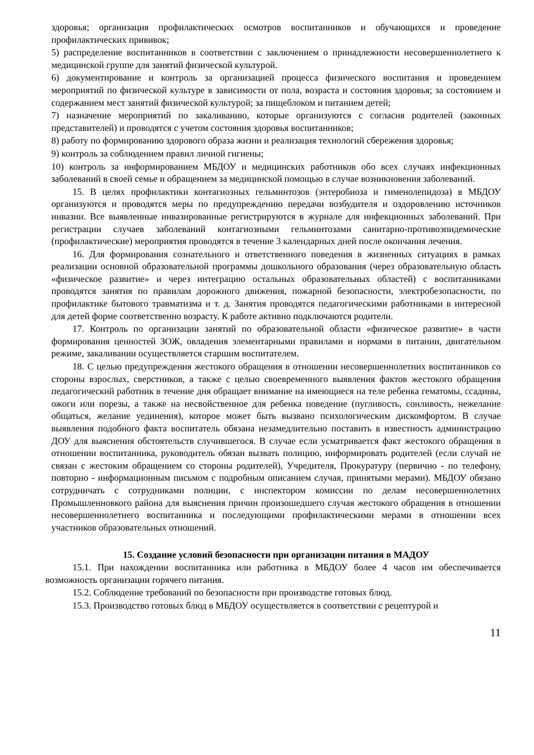здоровья; организация профилактических осмотров воспитанников и обучающихся и проведение профилактических прививок;
5) распределение воспитанников в соответствии с заключением о принадлежности несовершеннолетнего к медицинской группе для занятий физической культурой.
6) документирование и контроль за организацией процесса физического воспитания и проведением мероприятий по физической культуре в зависимости от пола, возраста и состояния здоровья; за состоянием и содержанием мест занятий физической культурой; за пищеблоком и питанием детей;
7) назначение мероприятий по закаливанию, которые организуются с согласия родителей (законных представителей) и проводятся с учетом состояния здоровья воспитанников;
8) работу по формированию здорового образа жизни и реализация технологий сбережения здоровья;
9) контроль за соблюдением правил личной гигиены;
10) контроль за информированием МБДОУ и медицинских работников обо всех случаях инфекционных заболеваний в своей семье и обращением за медицинской помощью в случае возникновения заболеваний.
15. В целях профилактики контагиозных гельминтозов (энтеробиоза и гименолепидоза) в МБДОУ организуются и проводятся меры по предупреждению передачи возбудителя и оздоровлению источников инвазии. Все выявленные инвазированные регистрируются в журнале для инфекционных заболеваний. При регистрации случаев заболеваний контагиозными гельминтозами санитарно-противоэпидемические (профилактические) мероприятия проводятся в течение 3 календарных дней после окончания лечения.
16. Для формирования сознательного и ответственного поведения в жизненных ситуациях в рамках реализации основной образовательной программы дошкольного образования (через образовательную область «физическое развитие» и через интеграцию остальных образовательных областей) с воспитанниками проводятся занятия по правилам дорожного движения, пожарной безопасности, электробезопасности, по профилактике бытового травматизма и т. д. Занятия проводятся педагогическими работниками в интересной для детей форме соответственно возрасту. К работе активно подключаются родители.
17. Контроль по организации занятий по образовательной области «физическое развитие» в части формирования ценностей ЗОЖ, овладения элементарными правилами и нормами в питании, двигательном режиме, закаливании осуществляется старшим воспитателем.
18. С целью предупреждения жестокого обращения в отношении несовершеннолетних воспитанников со стороны взрослых, сверстников, а также с целью своевременного выявления фактов жестокого обращения педагогический работник в течение дня обращает внимание на имеющиеся на теле ребенка гематомы, ссадины, ожоги или порезы, а также на несвойственное для ребенка поведение (пугливость, сонливость, нежелание общаться, желание уединения), которое может быть вызвано психологическим дискомфортом. В случае выявления подобного факта воспитатель обязана незамедлительно поставить в известность администрацию ДОУ для выяснения обстоятельств случившегося. В случае если усматривается факт жестокого обращения в отношении воспитанника, руководитель обязан вызвать полицию, информировать родителей (если случай не связан с жестоким обращением со стороны родителей), Учредителя, Прокуратуру (первично - по телефону, повторно - информационным письмом с подробным описанием случая, принятыми мерами). МБДОУ обязано сотрудничать с сотрудниками полиции, с инспектором комиссии по делам несовершеннолетних Промышленновкого района для выяснения причин произошедшего случая жестокого обращения в отношении несовершеннолетнего воспитанника и последующими профилактическими мерами в отношении всех участников образовательных отношений.
15. Создание условий безопасности при организации питания в МАДОУ
15.1. При нахождении воспитанника или работника в МБДОУ более 4 часов им обеспечивается возможность организации горячего питания.
15.2. Соблюдение требований по безопасности при производстве готовых блюд.
15.3. Производство готовых блюд в МБДОУ осуществляется в соответствии с рецептурой и
11